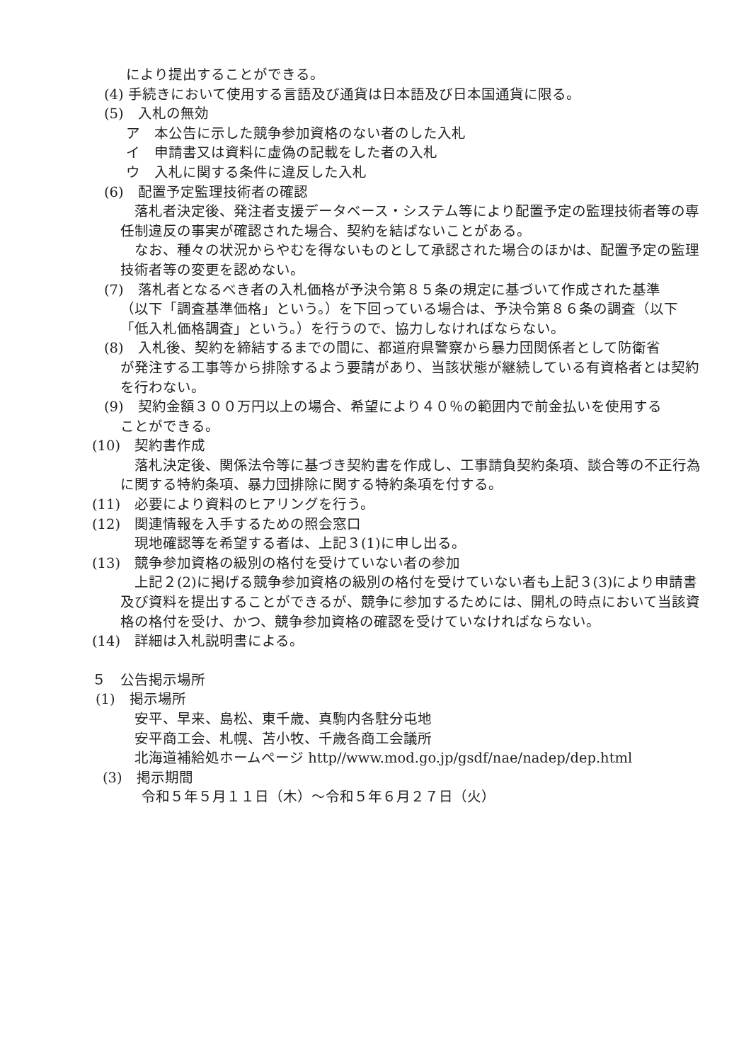により提出することができる。
(4) 手続きにおいて使用する言語及び通貨は日本語及び日本国通貨に限る。
(5)　入札の無効
ア　本公告に示した競争参加資格のない者のした入札
イ　申請書又は資料に虚偽の記載をした者の入札
ウ　入札に関する条件に違反した入札
(6)　配置予定監理技術者の確認
落札者決定後、発注者支援データベース・システム等により配置予定の監理技術者等の専任制違反の事実が確認された場合、契約を結ばないことがある。
なお、種々の状況からやむを得ないものとして承認された場合のほかは、配置予定の監理技術者等の変更を認めない。
(7)　落札者となるべき者の入札価格が予決令第８５条の規定に基づいて作成された基準
（以下「調査基準価格」という。）を下回っている場合は、予決令第８６条の調査（以下「低入札価格調査」という。）を行うので、協力しなければならない。
(8)　入札後、契約を締結するまでの間に、都道府県警察から暴力団関係者として防衛省
が発注する工事等から排除するよう要請があり、当該状態が継続している有資格者とは契約を行わない。
(9)　契約金額３００万円以上の場合、希望により４０％の範囲内で前金払いを使用する
ことができる。
(10)　契約書作成
落札決定後、関係法令等に基づき契約書を作成し、工事請負契約条項、談合等の不正行為に関する特約条項、暴力団排除に関する特約条項を付する。
(11)　必要により資料のヒアリングを行う。
(12)　関連情報を入手するための照会窓口
現地確認等を希望する者は、上記３(1)に申し出る。
(13)　競争参加資格の級別の格付を受けていない者の参加
上記２(2)に掲げる競争参加資格の級別の格付を受けていない者も上記３(3)により申請書及び資料を提出することができるが、競争に参加するためには、開札の時点において当該資格の格付を受け、かつ、競争参加資格の確認を受けていなければならない。
(14)　詳細は入札説明書による。
５　公告掲示場所
(1)　掲示場所
安平、早来、島松、東千歳、真駒内各駐分屯地
安平商工会、札幌、苫小牧、千歳各商工会議所
北海道補給処ホームページ http//www.mod.go.jp/gsdf/nae/nadep/dep.html
(3)　掲示期間
令和５年５月１１日（木）～令和５年６月２７日（火）